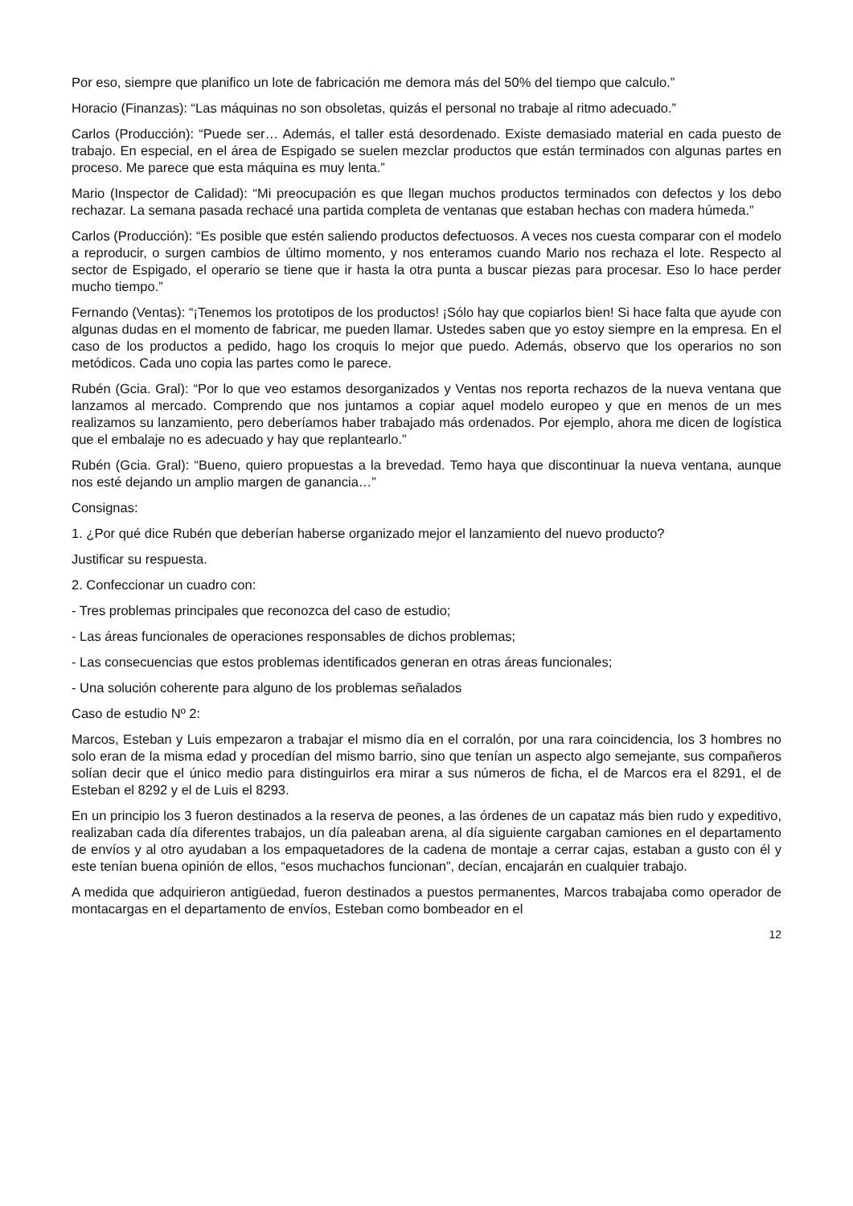Por eso, siempre que planifico un lote de fabricación me demora más del 50% del tiempo que calculo.”
Horacio (Finanzas): “Las máquinas no son obsoletas, quizás el personal no trabaje al ritmo adecuado.”
Carlos (Producción): “Puede ser… Además, el taller está desordenado. Existe demasiado material en cada puesto de trabajo. En especial, en el área de Espigado se suelen mezclar productos que están terminados con algunas partes en proceso. Me parece que esta máquina es muy lenta.”
Mario (Inspector de Calidad): “Mi preocupación es que llegan muchos productos terminados con defectos y los debo rechazar. La semana pasada rechacé una partida completa de ventanas que estaban hechas con madera húmeda.”
Carlos (Producción): “Es posible que estén saliendo productos defectuosos. A veces nos cuesta comparar con el modelo a reproducir, o surgen cambios de último momento, y nos enteramos cuando Mario nos rechaza el lote. Respecto al sector de Espigado, el operario se tiene que ir hasta la otra punta a buscar piezas para procesar. Eso lo hace perder mucho tiempo.”
Fernando (Ventas): “¡Tenemos los prototipos de los productos! ¡Sólo hay que copiarlos bien! Si hace falta que ayude con algunas dudas en el momento de fabricar, me pueden llamar. Ustedes saben que yo estoy siempre en la empresa. En el caso de los productos a pedido, hago los croquis lo mejor que puedo. Además, observo que los operarios no son metódicos. Cada uno copia las partes como le parece.
Rubén (Gcia. Gral): “Por lo que veo estamos desorganizados y Ventas nos reporta rechazos de la nueva ventana que lanzamos al mercado. Comprendo que nos juntamos a copiar aquel modelo europeo y que en menos de un mes realizamos su lanzamiento, pero deberíamos haber trabajado más ordenados. Por ejemplo, ahora me dicen de logística que el embalaje no es adecuado y hay que replantearlo.”
Rubén (Gcia. Gral): “Bueno, quiero propuestas a la brevedad. Temo haya que discontinuar la nueva ventana, aunque nos esté dejando un amplio margen de ganancia…”
Consignas:
1. ¿Por qué dice Rubén que deberían haberse organizado mejor el lanzamiento del nuevo producto?
Justificar su respuesta.
2. Confeccionar un cuadro con:
- Tres problemas principales que reconozca del caso de estudio;
- Las áreas funcionales de operaciones responsables de dichos problemas;
- Las consecuencias que estos problemas identificados generan en otras áreas funcionales;
- Una solución coherente para alguno de los problemas señalados
Caso de estudio Nº 2:
Marcos, Esteban y Luis empezaron a trabajar el mismo día en el corralón, por una rara coincidencia, los 3 hombres no solo eran de la misma edad y procedían del mismo barrio, sino que tenían un aspecto algo semejante, sus compañeros solían decir que el único medio para distinguirlos era mirar a sus números de ficha, el de Marcos era el 8291, el de Esteban el 8292 y el de Luis el 8293.
En un principio los 3 fueron destinados a la reserva de peones, a las órdenes de un capataz más bien rudo y expeditivo, realizaban cada día diferentes trabajos, un día paleaban arena, al día siguiente cargaban camiones en el departamento de envíos y al otro ayudaban a los empaquetadores de la cadena de montaje a cerrar cajas, estaban a gusto con él y este tenían buena opinión de ellos, “esos muchachos funcionan”, decían, encajarán en cualquier trabajo.
A medida que adquirieron antigüedad, fueron destinados a puestos permanentes, Marcos trabajaba como operador de montacargas en el departamento de envíos, Esteban como bombeador en el
12